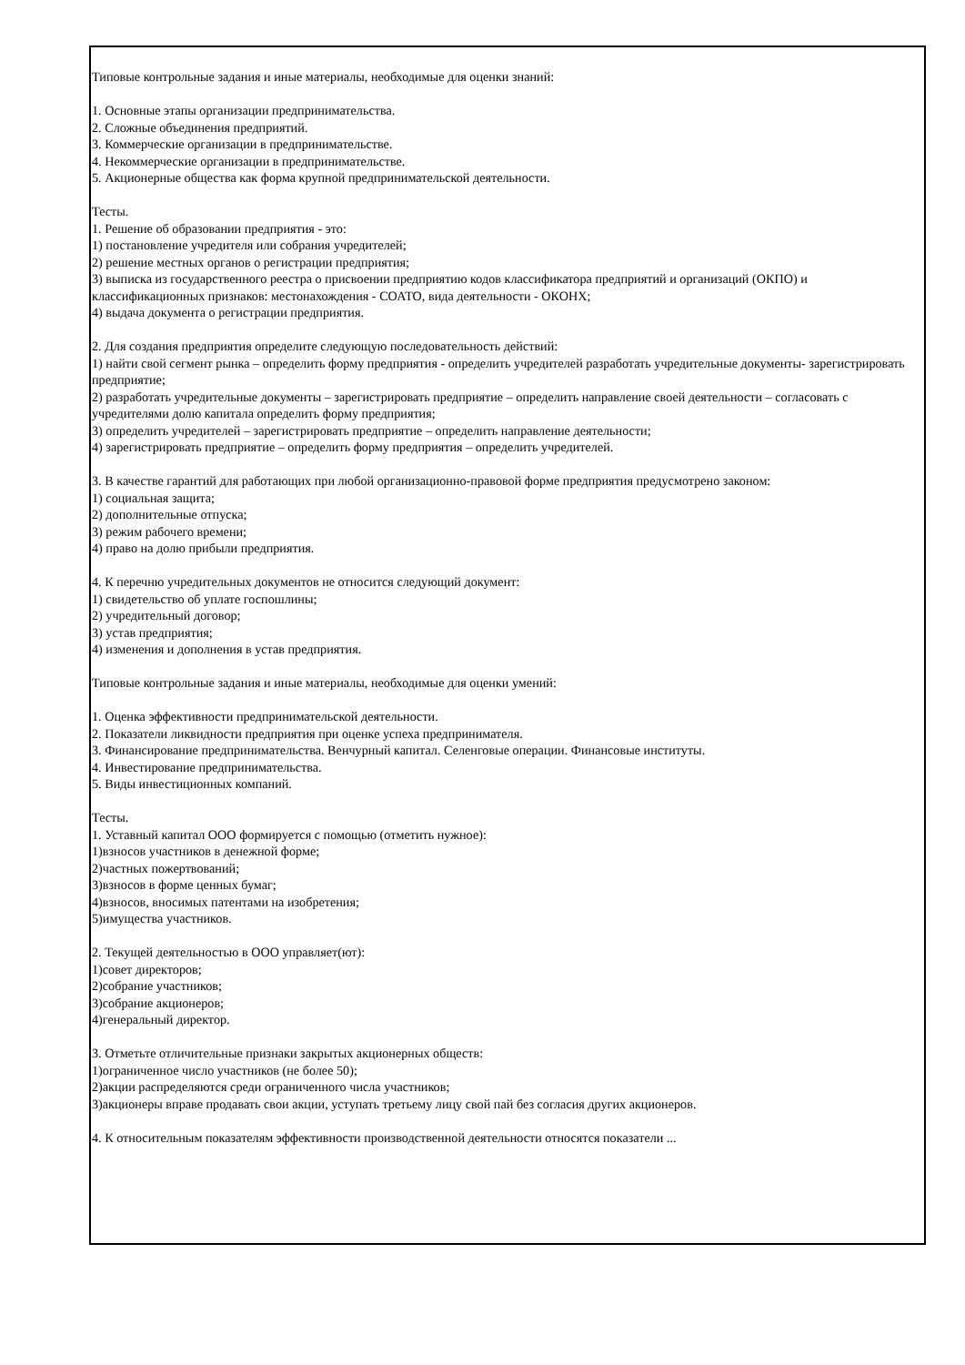Типовые контрольные задания и иные материалы, необходимые для оценки знаний:
1. Основные этапы организации предпринимательства.
2. Сложные объединения предприятий.
3. Коммерческие организации в предпринимательстве.
4. Некоммерческие организации в предпринимательстве.
5. Акционерные общества как форма крупной предпринимательской деятельности.
Тесты.
1. Решение об образовании предприятия - это:
1) постановление учредителя или собрания учредителей;
2) решение местных органов о регистрации предприятия;
3) выписка из государственного реестра о присвоении предприятию кодов классификатора предприятий и организаций (ОКПО) и классификационных признаков: местонахождения - СОАТО, вида деятельности - ОКОНХ;
4) выдача документа о регистрации предприятия.
2. Для создания предприятия определите следующую последовательность действий:
1) найти свой сегмент рынка – определить форму предприятия - определить учредителей разработать учредительные документы- зарегистрировать предприятие;
2) разработать учредительные документы – зарегистрировать предприятие – определить направление своей деятельности – согласовать с учредителями долю капитала определить форму предприятия;
3) определить учредителей – зарегистрировать предприятие – определить направление деятельности;
4) зарегистрировать предприятие – определить форму предприятия – определить учредителей.
3. В качестве гарантий для работающих при любой организационно-правовой форме предприятия предусмотрено законом:
1) социальная защита;
2) дополнительные отпуска;
3) режим рабочего времени;
4) право на долю прибыли предприятия.
4. К перечню учредительных документов не относится следующий документ:
1) свидетельство об уплате госпошлины;
2) учредительный договор;
3) устав предприятия;
4) изменения и дополнения в устав предприятия.
Типовые контрольные задания и иные материалы, необходимые для оценки умений:
1. Оценка эффективности предпринимательской деятельности.
2. Показатели ликвидности предприятия при оценке успеха предпринимателя.
3. Финансирование предпринимательства. Венчурный капитал. Селенговые операции. Финансовые институты.
4. Инвестирование предпринимательства.
5. Виды инвестиционных компаний.
Тесты.
1. Уставный капитал ООО формируется с помощью (отметить нужное):
1)взносов участников в денежной форме;
2)частных пожертвований;
3)взносов в форме ценных бумаг;
4)взносов, вносимых патентами на изобретения;
5)имущества участников.
2. Текущей деятельностью в ООО управляет(ют):
1)совет директоров;
2)собрание участников;
3)собрание акционеров;
4)генеральный директор.
3. Отметьте отличительные признаки закрытых акционерных обществ:
1)ограниченное число участников (не более 50);
2)акции распределяются среди ограниченного числа участников;
3)акционеры вправе продавать свои акции, уступать третьему лицу свой пай без согласия других акционеров.
4. К относительным показателям эффективности производственной деятельности относятся показатели ...